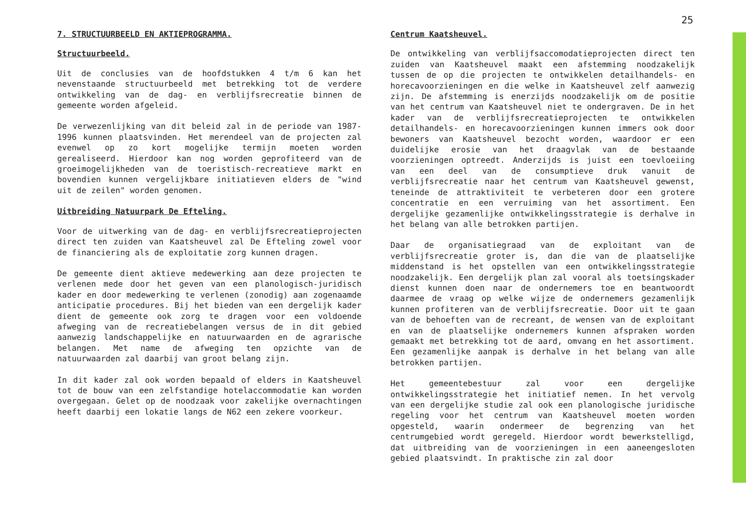25
7. STRUCTUURBEELD EN AKTIEPROGRAMMA.
Structuurbeeld.
Uit de conclusies van de hoofdstukken 4 t/m 6 kan het nevenstaande structuurbeeld met betrekking tot de verdere ontwikkeling van de dag- en verblijfsrecreatie binnen de gemeente worden afgeleid.
De verwezenlijking van dit beleid zal in de periode van 1987-1996 kunnen plaatsvinden. Het merendeel van de projecten zal evenwel op zo kort mogelijke termijn moeten worden gerealiseerd. Hierdoor kan nog worden geprofiteerd van de groeimogelijkheden van de toeristisch-recreatieve markt en bovendien kunnen vergelijkbare initiatieven elders de "wind uit de zeilen" worden genomen.
Uitbreiding Natuurpark De Efteling.
Voor de uitwerking van de dag- en verblijfsrecreatieprojecten direct ten zuiden van Kaatsheuvel zal De Efteling zowel voor de financiering als de exploitatie zorg kunnen dragen.
De gemeente dient aktieve medewerking aan deze projecten te verlenen mede door het geven van een planologisch-juridisch kader en door medewerking te verlenen (zonodig) aan zogenaamde anticipatie procedures. Bij het bieden van een dergelijk kader dient de gemeente ook zorg te dragen voor een voldoende afweging van de recreatiebelangen versus de in dit gebied aanwezig landschappelijke en natuurwaarden en de agrarische belangen. Met name de afweging ten opzichte van de natuurwaarden zal daarbij van groot belang zijn.
In dit kader zal ook worden bepaald of elders in Kaatsheuvel tot de bouw van een zelfstandige hotelaccommodatie kan worden overgegaan. Gelet op de noodzaak voor zakelijke overnachtingen heeft daarbij een lokatie langs de N62 een zekere voorkeur.
Centrum Kaatsheuvel.
De ontwikkeling van verblijfsaccomodatieprojecten direct ten zuiden van Kaatsheuvel maakt een afstemming noodzakelijk tussen de op die projecten te ontwikkelen detailhandels- en horecavoorzieningen en die welke in Kaatsheuvel zelf aanwezig zijn. De afstemming is enerzijds noodzakelijk om de positie van het centrum van Kaatsheuvel niet te ondergraven. De in het kader van de verblijfsrecreatieprojecten te ontwikkelen detailhandels- en horecavoorzieningen kunnen immers ook door bewoners van Kaatsheuvel bezocht worden, waardoor er een duidelijke erosie van het draagvlak van de bestaande voorzieningen optreedt. Anderzijds is juist een toevloeiing van een deel van de consumptieve druk vanuit de verblijfsrecreatie naar het centrum van Kaatsheuvel gewenst, teneinde de attraktiviteit te verbeteren door een grotere concentratie en een verruiming van het assortiment. Een dergelijke gezamenlijke ontwikkelingsstrategie is derhalve in het belang van alle betrokken partijen.
Daar de organisatiegraad van de exploitant van de verblijfsrecreatie groter is, dan die van de plaatselijke middenstand is het opstellen van een ontwikkelingsstrategie noodzakelijk. Een dergelijk plan zal vooral als toetsingskader dienst kunnen doen naar de ondernemers toe en beantwoordt daarmee de vraag op welke wijze de ondernemers gezamenlijk kunnen profiteren van de verblijfsrecreatie. Door uit te gaan van de behoeften van de recreant, de wensen van de exploitant en van de plaatselijke ondernemers kunnen afspraken worden gemaakt met betrekking tot de aard, omvang en het assortiment. Een gezamenlijke aanpak is derhalve in het belang van alle betrokken partijen.
Het gemeentebestuur zal voor een dergelijke ontwikkelingsstrategie het initiatief nemen. In het vervolg van een dergelijke studie zal ook een planologische juridische regeling voor het centrum van Kaatsheuvel moeten worden opgesteld, waarin ondermeer de begrenzing van het centrumgebied wordt geregeld. Hierdoor wordt bewerkstelligd, dat uitbreiding van de voorzieningen in een aaneengesloten gebied plaatsvindt. In praktische zin zal door